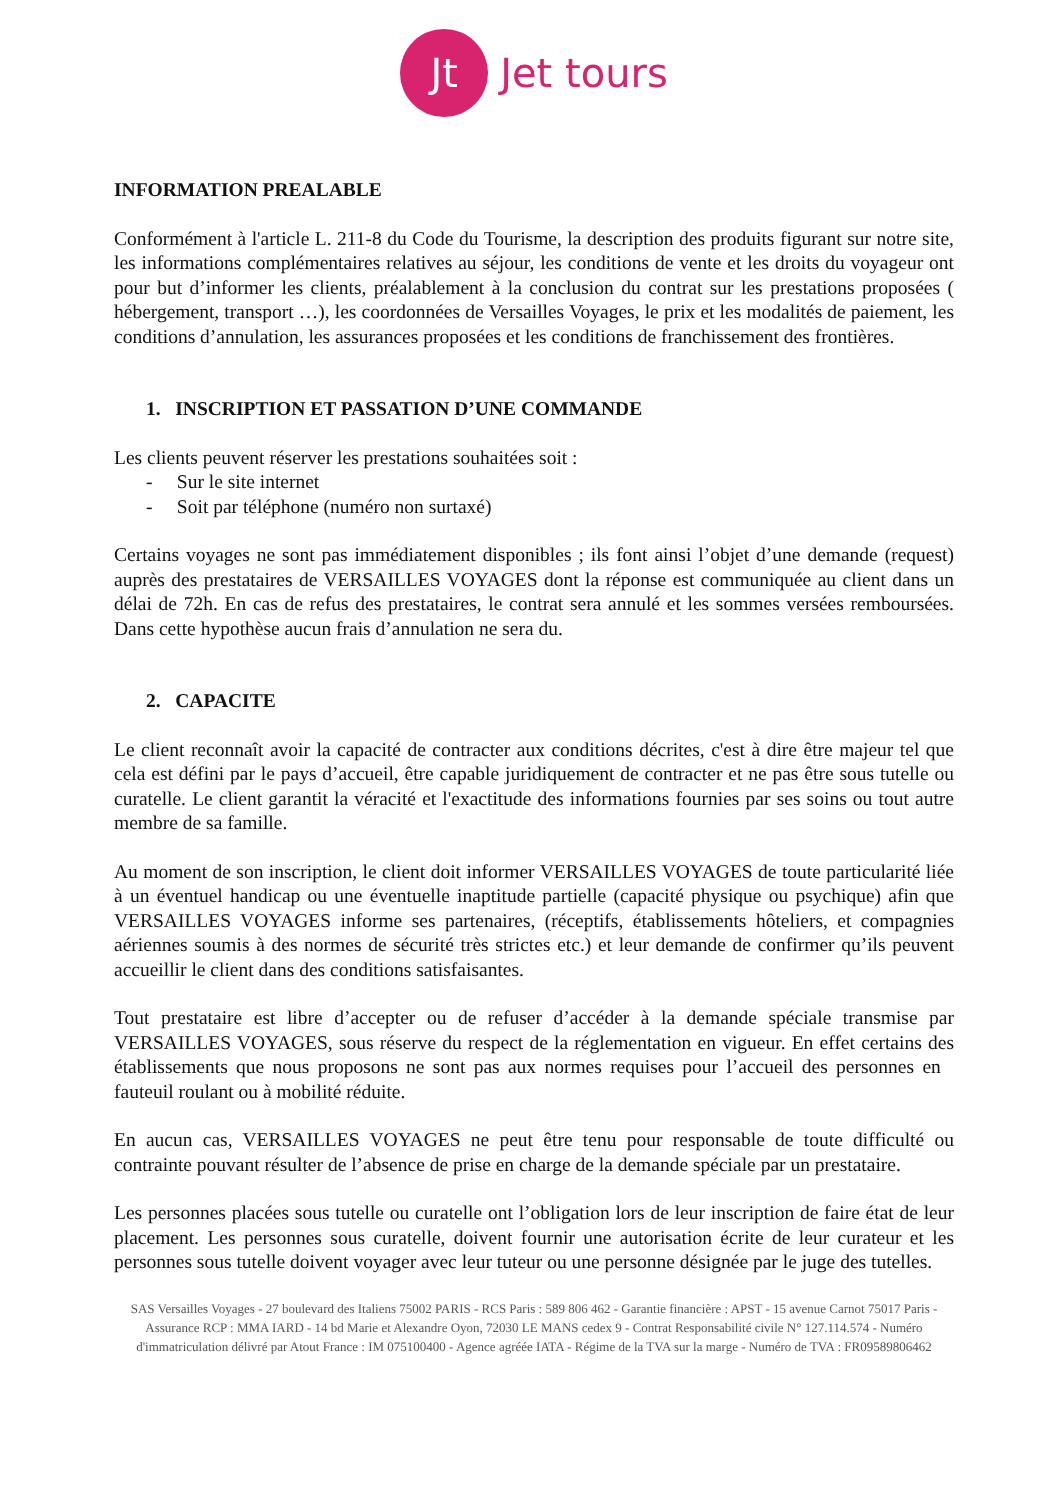Jt
Jet tours
INFORMATION PREALABLE
Conformément à l'article L. 211-8 du Code du Tourisme, la description des produits figurant sur notre site, les informations complémentaires relatives au séjour, les conditions de vente et les droits du voyageur ont pour but d’informer les clients, préalablement à la conclusion du contrat sur les prestations proposées ( hébergement, transport …), les coordonnées de Versailles Voyages, le prix et les modalités de paiement, les conditions d’annulation, les assurances proposées et les conditions de franchissement des frontières.
1. INSCRIPTION ET PASSATION D’UNE COMMANDE
Les clients peuvent réserver les prestations souhaitées soit :
- Sur le site internet
- Soit par téléphone (numéro non surtaxé)
Certains voyages ne sont pas immédiatement disponibles ; ils font ainsi l’objet d’une demande (request) auprès des prestataires de VERSAILLES VOYAGES dont la réponse est communiquée au client dans un délai de 72h. En cas de refus des prestataires, le contrat sera annulé et les sommes versées remboursées. Dans cette hypothèse aucun frais d’annulation ne sera du.
2. CAPACITE
Le client reconnaît avoir la capacité de contracter aux conditions décrites, c'est à dire être majeur tel que cela est défini par le pays d’accueil, être capable juridiquement de contracter et ne pas être sous tutelle ou curatelle. Le client garantit la véracité et l'exactitude des informations fournies par ses soins ou tout autre membre de sa famille.
Au moment de son inscription, le client doit informer VERSAILLES VOYAGES de toute particularité liée à un éventuel handicap ou une éventuelle inaptitude partielle (capacité physique ou psychique) afin que VERSAILLES VOYAGES informe ses partenaires, (réceptifs, établissements hôteliers, et compagnies aériennes soumis à des normes de sécurité très strictes etc.) et leur demande de confirmer qu’ils peuvent accueillir le client dans des conditions satisfaisantes.
Tout prestataire est libre d’accepter ou de refuser d’accéder à la demande spéciale transmise par VERSAILLES VOYAGES, sous réserve du respect de la réglementation en vigueur. En effet certains des établissements que nous proposons ne sont pas aux normes requises pour l’accueil des personnes en fauteuil roulant ou à mobilité réduite.
En aucun cas, VERSAILLES VOYAGES ne peut être tenu pour responsable de toute difficulté ou contrainte pouvant résulter de l’absence de prise en charge de la demande spéciale par un prestataire.
Les personnes placées sous tutelle ou curatelle ont l’obligation lors de leur inscription de faire état de leur placement. Les personnes sous curatelle, doivent fournir une autorisation écrite de leur curateur et les personnes sous tutelle doivent voyager avec leur tuteur ou une personne désignée par le juge des tutelles.
SAS Versailles Voyages - 27 boulevard des Italiens 75002 PARIS - RCS Paris : 589 806 462 - Garantie financière : APST - 15 avenue Carnot 75017 Paris - Assurance RCP : MMA IARD - 14 bd Marie et Alexandre Oyon, 72030 LE MANS cedex 9 - Contrat Responsabilité civile N° 127.114.574 - Numéro d'immatriculation délivré par Atout France : IM 075100400 - Agence agréée IATA - Régime de la TVA sur la marge - Numéro de TVA : FR09589806462